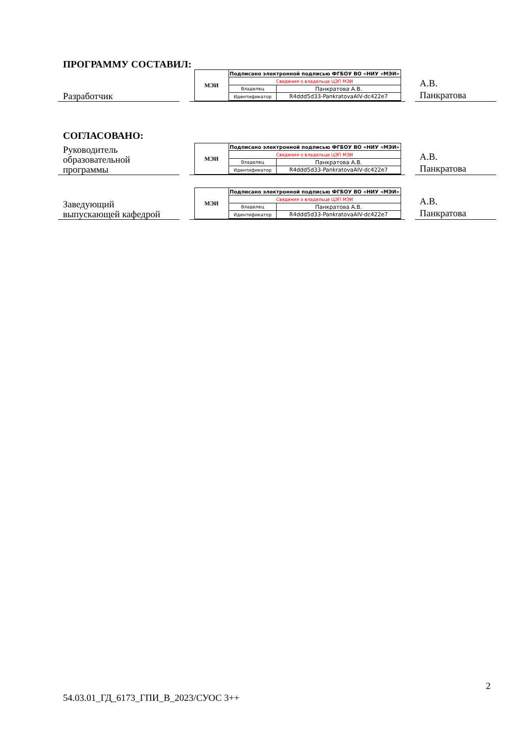ПРОГРАММУ СОСТАВИЛ:
Разработчик
МЭИ
| Подписано электронной подписью ФГБОУ ВО «НИУ «МЭИ» | |
| Сведения о владельце ЦЭП МЭИ | |
| Владелец | Панкратова А.В. |
| Идентификатор | R4ddd5d33-PankratovaAIV-dc422e7 |
А.В.
Панкратова
СОГЛАСОВАНО:
Руководитель
образовательной
программы
МЭИ
| Подписано электронной подписью ФГБОУ ВО «НИУ «МЭИ» | |
| Сведения о владельце ЦЭП МЭИ | |
| Владелец | Панкратова А.В. |
| Идентификатор | R4ddd5d33-PankratovaAIV-dc422e7 |
А.В.
Панкратова
Заведующий
выпускающей кафедрой
МЭИ
| Подписано электронной подписью ФГБОУ ВО «НИУ «МЭИ» | |
| Сведения о владельце ЦЭП МЭИ | |
| Владелец | Панкратова А.В. |
| Идентификатор | R4ddd5d33-PankratovaAIV-dc422e7 |
А.В.
Панкратова
2
54.03.01_ГД_6173_ГПИ_В_2023/СУОС 3++